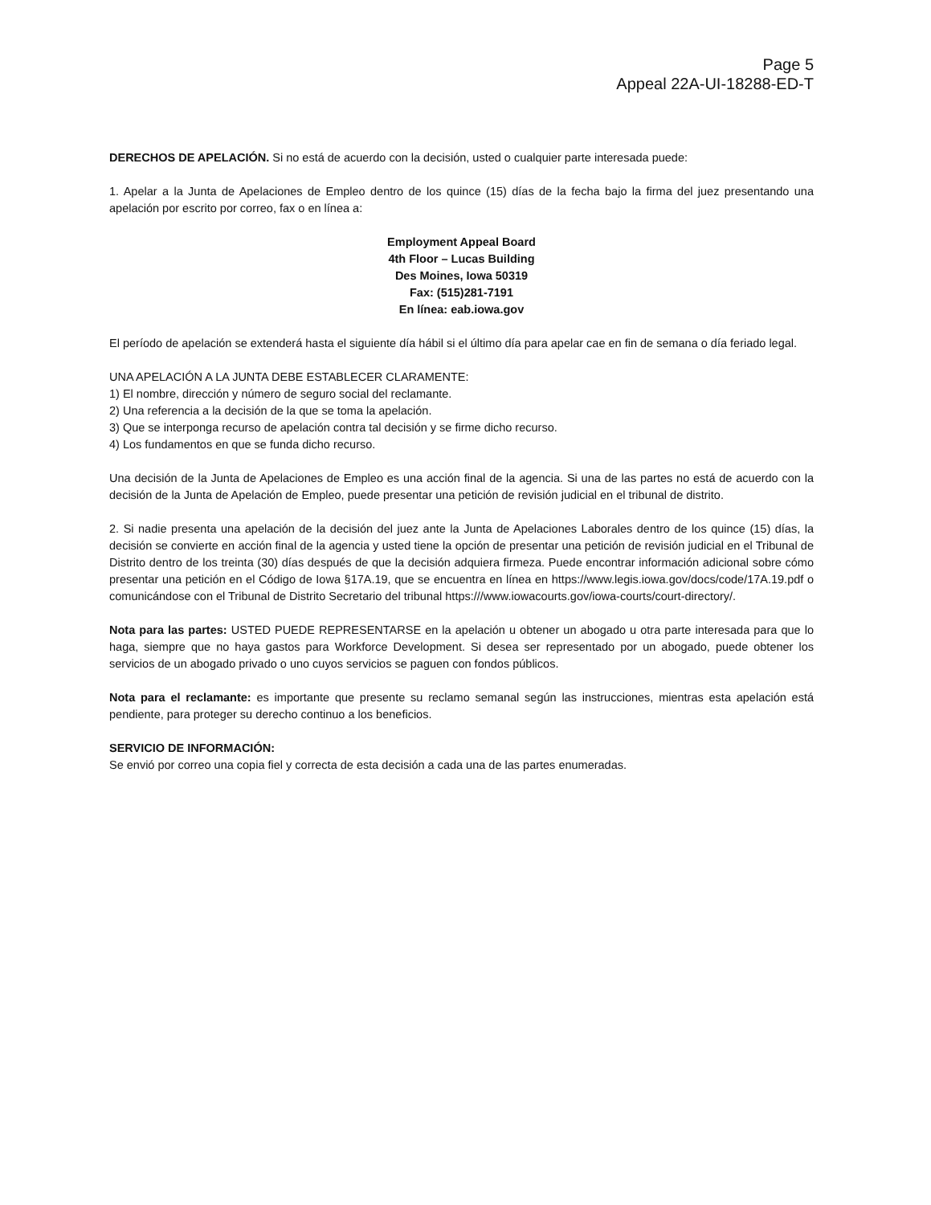Page 5
Appeal 22A-UI-18288-ED-T
DERECHOS DE APELACIÓN. Si no está de acuerdo con la decisión, usted o cualquier parte interesada puede:
1. Apelar a la Junta de Apelaciones de Empleo dentro de los quince (15) días de la fecha bajo la firma del juez presentando una apelación por escrito por correo, fax o en línea a:
Employment Appeal Board
4th Floor – Lucas Building
Des Moines, Iowa 50319
Fax: (515)281-7191
En línea: eab.iowa.gov
El período de apelación se extenderá hasta el siguiente día hábil si el último día para apelar cae en fin de semana o día feriado legal.
UNA APELACIÓN A LA JUNTA DEBE ESTABLECER CLARAMENTE:
1) El nombre, dirección y número de seguro social del reclamante.
2) Una referencia a la decisión de la que se toma la apelación.
3) Que se interponga recurso de apelación contra tal decisión y se firme dicho recurso.
4) Los fundamentos en que se funda dicho recurso.
Una decisión de la Junta de Apelaciones de Empleo es una acción final de la agencia. Si una de las partes no está de acuerdo con la decisión de la Junta de Apelación de Empleo, puede presentar una petición de revisión judicial en el tribunal de distrito.
2. Si nadie presenta una apelación de la decisión del juez ante la Junta de Apelaciones Laborales dentro de los quince (15) días, la decisión se convierte en acción final de la agencia y usted tiene la opción de presentar una petición de revisión judicial en el Tribunal de Distrito dentro de los treinta (30) días después de que la decisión adquiera firmeza. Puede encontrar información adicional sobre cómo presentar una petición en el Código de Iowa §17A.19, que se encuentra en línea en https://www.legis.iowa.gov/docs/code/17A.19.pdf o comunicándose con el Tribunal de Distrito Secretario del tribunal https:///www.iowacourts.gov/iowa-courts/court-directory/.
Nota para las partes: USTED PUEDE REPRESENTARSE en la apelación u obtener un abogado u otra parte interesada para que lo haga, siempre que no haya gastos para Workforce Development. Si desea ser representado por un abogado, puede obtener los servicios de un abogado privado o uno cuyos servicios se paguen con fondos públicos.
Nota para el reclamante: es importante que presente su reclamo semanal según las instrucciones, mientras esta apelación está pendiente, para proteger su derecho continuo a los beneficios.
SERVICIO DE INFORMACIÓN:
Se envió por correo una copia fiel y correcta de esta decisión a cada una de las partes enumeradas.